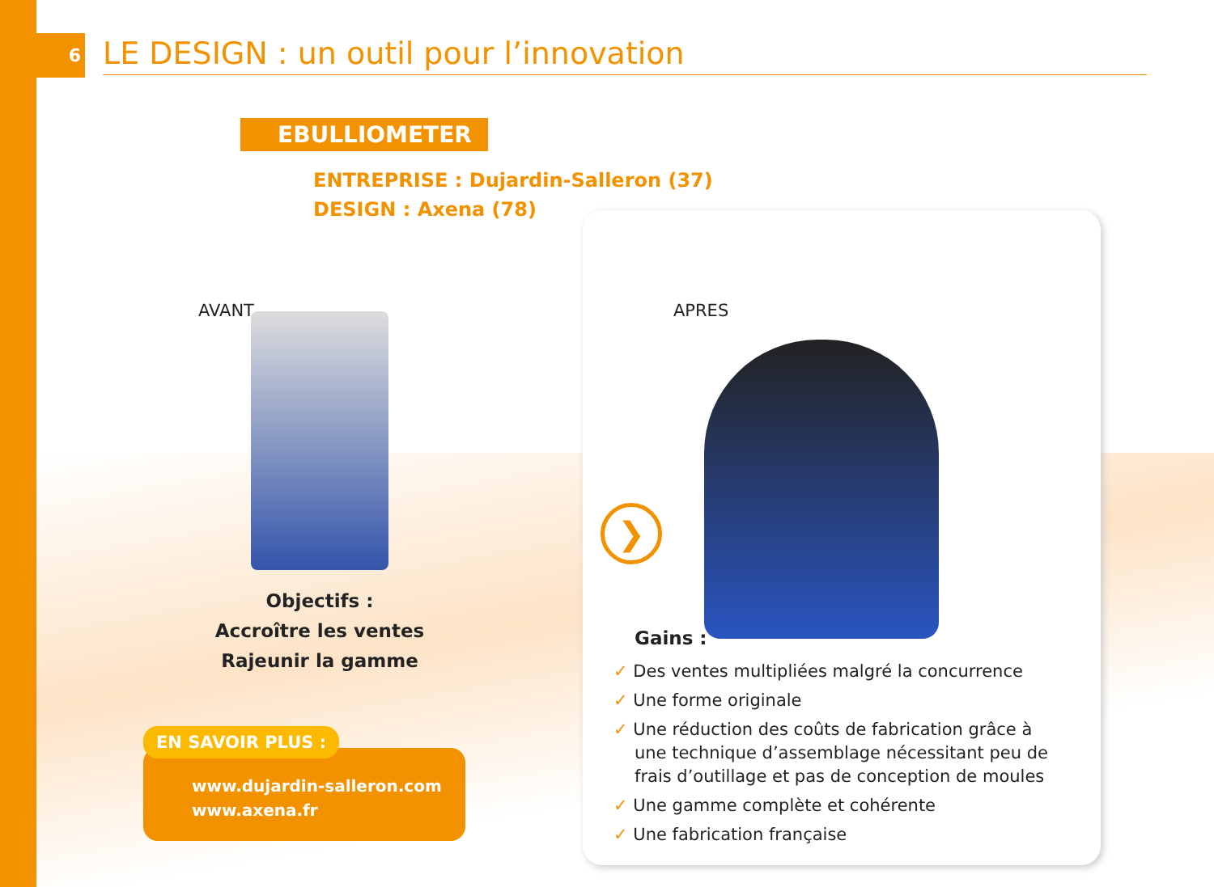6
LE DESIGN : un outil pour l’innovation
EBULLIOMETER
ENTREPRISE : Dujardin-Salleron (37)
DESIGN : Axena (78)
AVANT
Objectifs :
Accroître les ventes
Rajeunir la gamme
www.dujardin-salleron.com
www.axena.fr
EN SAVOIR PLUS :
APRES
❯
Gains :
✓ Des ventes multipliées malgré la concurrence
✓ Une forme originale
✓ Une réduction des coûts de fabrication grâce à une technique d’assemblage nécessitant peu de frais d’outillage et pas de conception de moules
✓ Une gamme complète et cohérente
✓ Une fabrication française